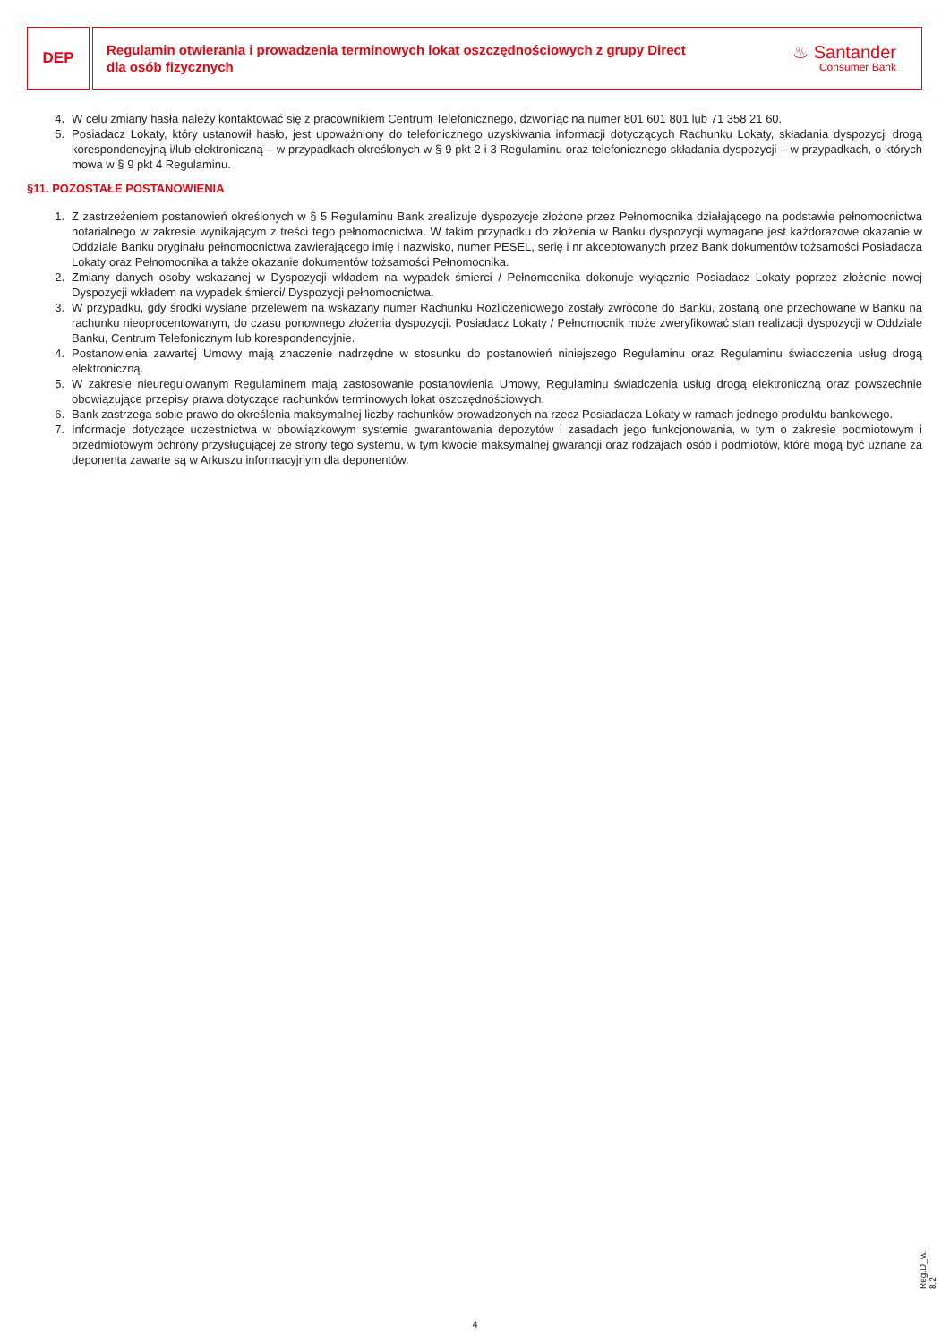DEP
Regulamin otwierania i prowadzenia terminowych lokat oszczędnościowych z grupy Direct
dla osób fizycznych
♨ Santander
Consumer Bank
4. W celu zmiany hasła należy kontaktować się z pracownikiem Centrum Telefonicznego, dzwoniąc na numer 801 601 801 lub 71 358 21 60.
5. Posiadacz Lokaty, który ustanowił hasło, jest upoważniony do telefonicznego uzyskiwania informacji dotyczących Rachunku Lokaty, składania dyspozycji drogą korespondencyjną i/lub elektroniczną – w przypadkach określonych w § 9 pkt 2 i 3 Regulaminu oraz telefonicznego składania dyspozycji – w przypadkach, o których mowa w § 9 pkt 4 Regulaminu.
§11. POZOSTAŁE POSTANOWIENIA
1. Z zastrzeżeniem postanowień określonych w § 5 Regulaminu Bank zrealizuje dyspozycje złożone przez Pełnomocnika działającego na podstawie pełnomocnictwa notarialnego w zakresie wynikającym z treści tego pełnomocnictwa. W takim przypadku do złożenia w Banku dyspozycji wymagane jest każdorazowe okazanie w Oddziale Banku oryginału pełnomocnictwa zawierającego imię i nazwisko, numer PESEL, serię i nr akceptowanych przez Bank dokumentów tożsamości Posiadacza Lokaty oraz Pełnomocnika a także okazanie dokumentów tożsamości Pełnomocnika.
2. Zmiany danych osoby wskazanej w Dyspozycji wkładem na wypadek śmierci / Pełnomocnika dokonuje wyłącznie Posiadacz Lokaty poprzez złożenie nowej Dyspozycji wkładem na wypadek śmierci/ Dyspozycji pełnomocnictwa.
3. W przypadku, gdy środki wysłane przelewem na wskazany numer Rachunku Rozliczeniowego zostały zwrócone do Banku, zostaną one przechowane w Banku na rachunku nieoprocentowanym, do czasu ponownego złożenia dyspozycji. Posiadacz Lokaty / Pełnomocnik może zweryfikować stan realizacji dyspozycji w Oddziale Banku, Centrum Telefonicznym lub korespondencyjnie.
4. Postanowienia zawartej Umowy mają znaczenie nadrzędne w stosunku do postanowień niniejszego Regulaminu oraz Regulaminu świadczenia usług drogą elektroniczną.
5. W zakresie nieuregulowanym Regulaminem mają zastosowanie postanowienia Umowy, Regulaminu świadczenia usług drogą elektroniczną oraz powszechnie obowiązujące przepisy prawa dotyczące rachunków terminowych lokat oszczędnościowych.
6. Bank zastrzega sobie prawo do określenia maksymalnej liczby rachunków prowadzonych na rzecz Posiadacza Lokaty w ramach jednego produktu bankowego.
7. Informacje dotyczące uczestnictwa w obowiązkowym systemie gwarantowania depozytów i zasadach jego funkcjonowania, w tym o zakresie podmiotowym i przedmiotowym ochrony przysługującej ze strony tego systemu, w tym kwocie maksymalnej gwarancji oraz rodzajach osób i podmiotów, które mogą być uznane za deponenta zawarte są w Arkuszu informacyjnym dla deponentów.
Reg.D_w. 8.2
4